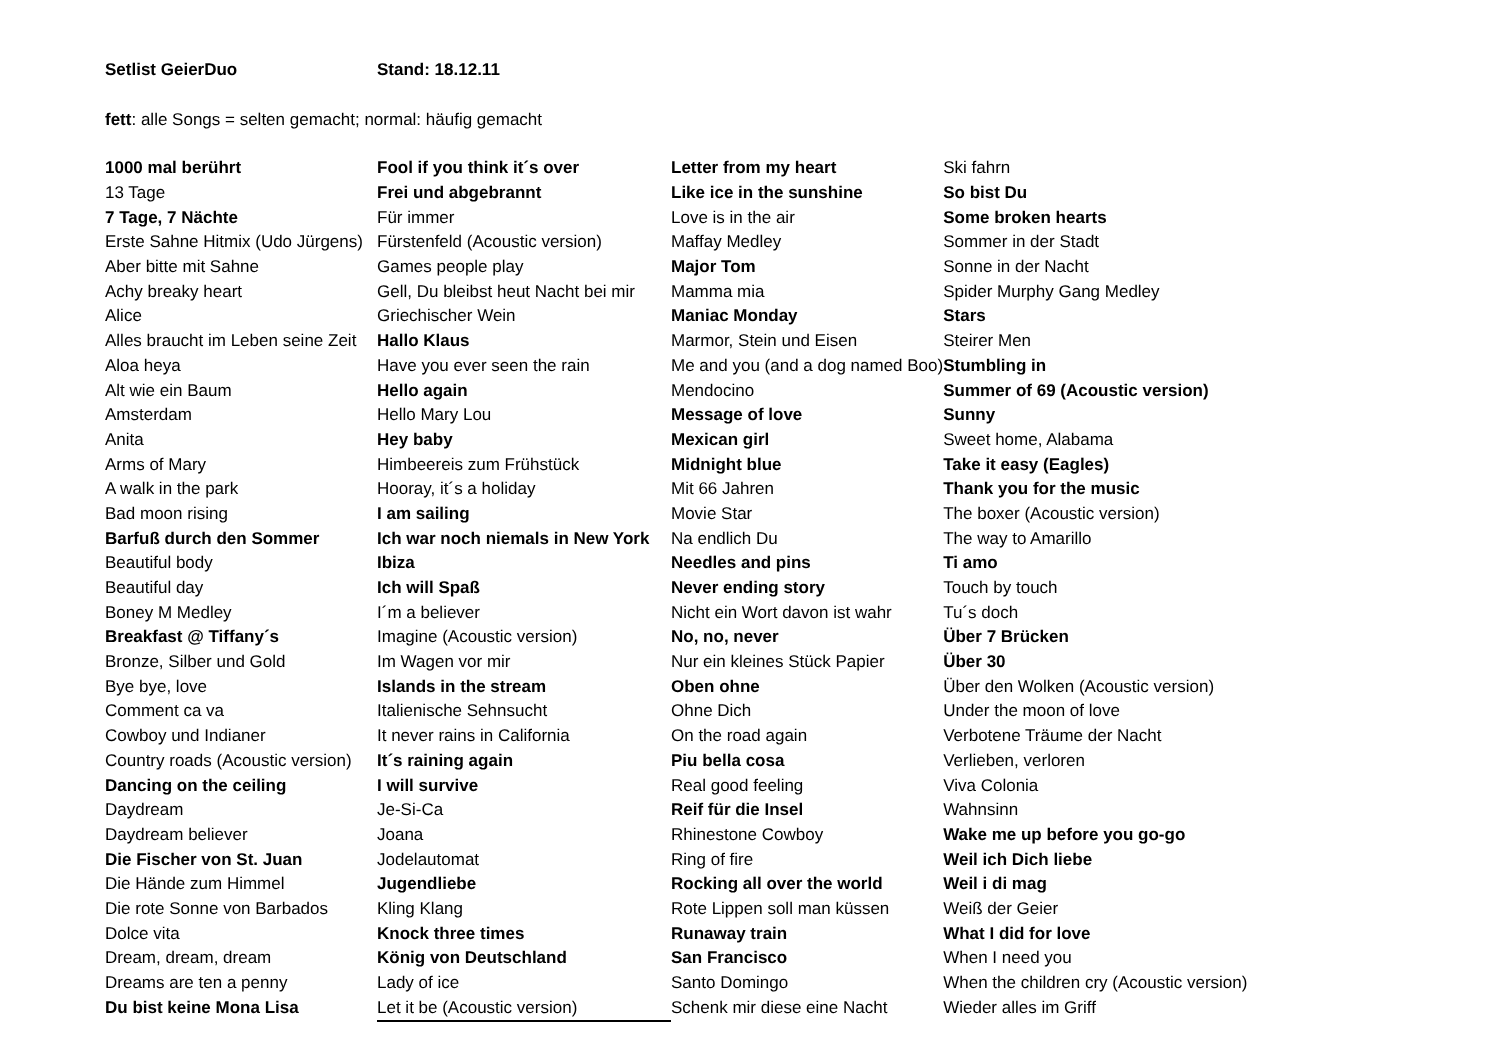Setlist GeierDuo Stand: 18.12.11
fett: alle Songs = selten gemacht; normal: häufig gemacht
| 1000 mal berührt | Fool if you think it´s over | Letter from my heart | Ski fahrn |
| 13 Tage | Frei und abgebrannt | Like ice in the sunshine | So bist Du |
| 7 Tage, 7 Nächte | Für immer | Love is in the air | Some broken hearts |
| Erste Sahne Hitmix (Udo Jürgens) | Fürstenfeld (Acoustic version) | Maffay Medley | Sommer in der Stadt |
| Aber bitte mit Sahne | Games people play | Major Tom | Sonne in der Nacht |
| Achy breaky heart | Gell, Du bleibst heut Nacht bei mir | Mamma mia | Spider Murphy Gang Medley |
| Alice | Griechischer Wein | Maniac Monday | Stars |
| Alles braucht im Leben seine Zeit | Hallo Klaus | Marmor, Stein und Eisen | Steirer Men |
| Aloa heya | Have you ever seen the rain | Me and you (and a dog named Boo) | Stumbling in |
| Alt wie ein Baum | Hello again | Mendocino | Summer of 69 (Acoustic version) |
| Amsterdam | Hello Mary Lou | Message of love | Sunny |
| Anita | Hey baby | Mexican girl | Sweet home, Alabama |
| Arms of Mary | Himbeereis zum Frühstück | Midnight blue | Take it easy (Eagles) |
| A walk in the park | Hooray, it´s a holiday | Mit 66 Jahren | Thank you for the music |
| Bad moon rising | I am sailing | Movie Star | The boxer (Acoustic version) |
| Barfuß durch den Sommer | Ich war noch niemals in New York | Na endlich Du | The way to Amarillo |
| Beautiful body | Ibiza | Needles and pins | Ti amo |
| Beautiful day | Ich will Spaß | Never ending story | Touch by touch |
| Boney M Medley | I´m a believer | Nicht ein Wort davon ist wahr | Tu´s doch |
| Breakfast @ Tiffany´s | Imagine (Acoustic version) | No, no, never | Über 7 Brücken |
| Bronze, Silber und Gold | Im Wagen vor mir | Nur ein kleines Stück Papier | Über 30 |
| Bye bye, love | Islands in the stream | Oben ohne | Über den Wolken (Acoustic version) |
| Comment ca va | Italienische Sehnsucht | Ohne Dich | Under the moon of love |
| Cowboy und Indianer | It never rains in California | On the road again | Verbotene Träume der Nacht |
| Country roads (Acoustic version) | It´s raining again | Piu bella cosa | Verlieben, verloren |
| Dancing on the ceiling | I will survive | Real good feeling | Viva Colonia |
| Daydream | Je-Si-Ca | Reif für die Insel | Wahnsinn |
| Daydream believer | Joana | Rhinestone Cowboy | Wake me up before you go-go |
| Die Fischer von St. Juan | Jodelautomat | Ring of fire | Weil ich Dich liebe |
| Die Hände zum Himmel | Jugendliebe | Rocking all over the world | Weil i di mag |
| Die rote Sonne von Barbados | Kling Klang | Rote Lippen soll man küssen | Weiß der Geier |
| Dolce vita | Knock three times | Runaway train | What I did for love |
| Dream, dream, dream | König von Deutschland | San Francisco | When I need you |
| Dreams are ten a penny | Lady of ice | Santo Domingo | When the children cry (Acoustic version) |
| Du bist keine Mona Lisa | Let it be (Acoustic version) | Schenk mir diese eine Nacht | Wieder alles im Griff |